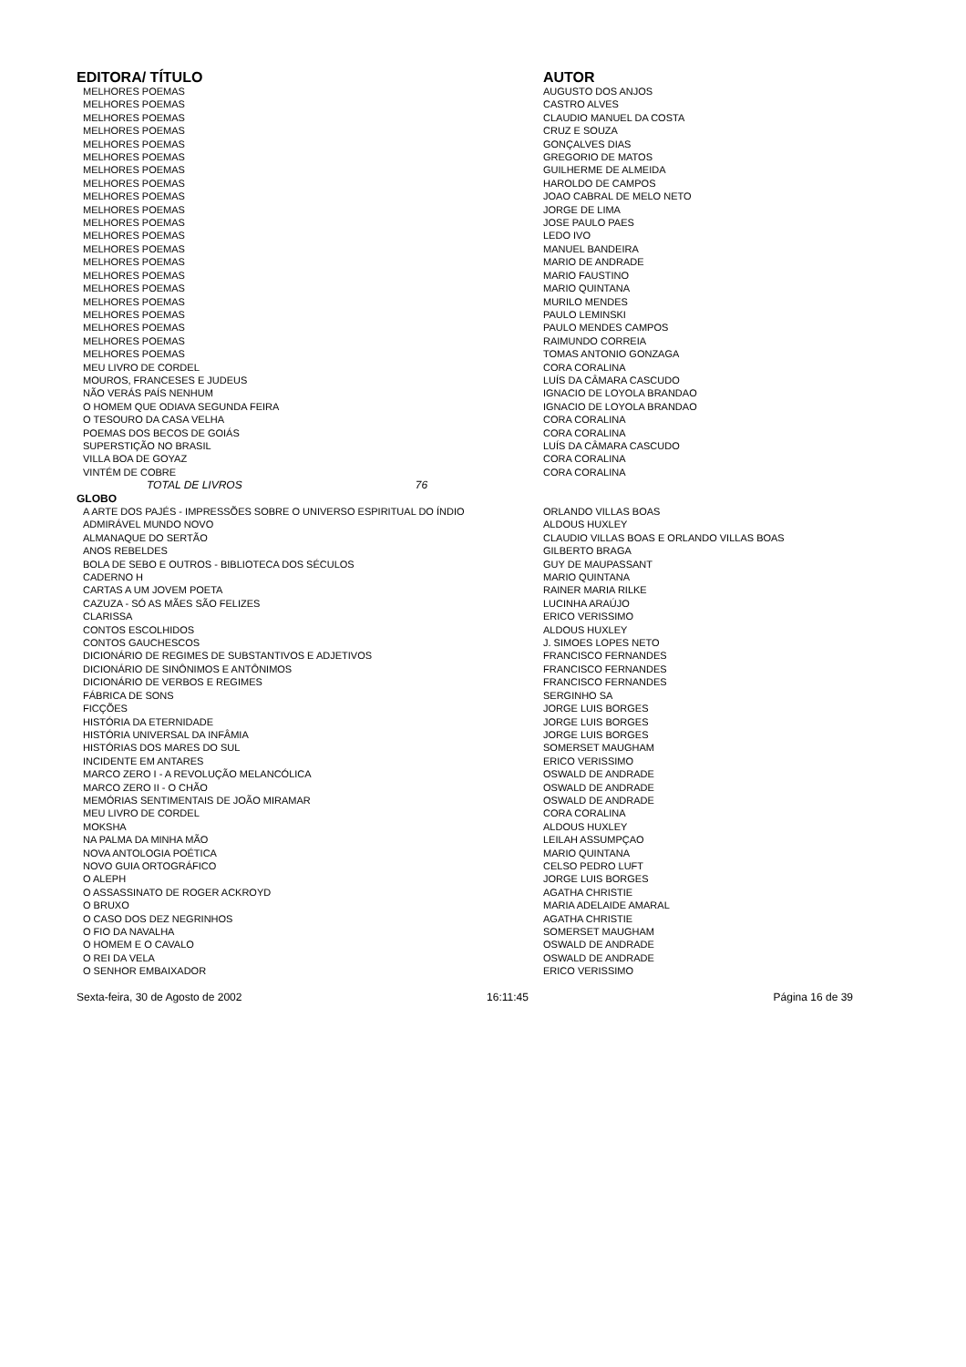| EDITORA/ TÍTULO | AUTOR |
| --- | --- |
| MELHORES POEMAS | AUGUSTO DOS ANJOS |
| MELHORES POEMAS | CASTRO ALVES |
| MELHORES POEMAS | CLAUDIO MANUEL DA COSTA |
| MELHORES POEMAS | CRUZ E SOUZA |
| MELHORES POEMAS | GONÇALVES DIAS |
| MELHORES POEMAS | GREGORIO DE MATOS |
| MELHORES POEMAS | GUILHERME DE ALMEIDA |
| MELHORES POEMAS | HAROLDO DE CAMPOS |
| MELHORES POEMAS | JOAO CABRAL DE MELO NETO |
| MELHORES POEMAS | JORGE DE LIMA |
| MELHORES POEMAS | JOSE PAULO PAES |
| MELHORES POEMAS | LEDO IVO |
| MELHORES POEMAS | MANUEL BANDEIRA |
| MELHORES POEMAS | MARIO DE ANDRADE |
| MELHORES POEMAS | MARIO FAUSTINO |
| MELHORES POEMAS | MARIO QUINTANA |
| MELHORES POEMAS | MURILO MENDES |
| MELHORES POEMAS | PAULO LEMINSKI |
| MELHORES POEMAS | PAULO MENDES CAMPOS |
| MELHORES POEMAS | RAIMUNDO CORREIA |
| MELHORES POEMAS | TOMAS ANTONIO GONZAGA |
| MEU LIVRO DE CORDEL | CORA CORALINA |
| MOUROS, FRANCESES E JUDEUS | LUÍS DA CÂMARA CASCUDO |
| NÃO VERÁS PAÍS NENHUM | IGNACIO DE LOYOLA BRANDAO |
| O HOMEM QUE ODIAVA SEGUNDA FEIRA | IGNACIO DE LOYOLA BRANDAO |
| O TESOURO DA CASA VELHA | CORA CORALINA |
| POEMAS DOS BECOS DE GOIÁS | CORA CORALINA |
| SUPERSTIÇÃO NO BRASIL | LUÍS DA CÂMARA CASCUDO |
| VILLA BOA DE GOYAZ | CORA CORALINA |
| VINTÉM DE COBRE | CORA CORALINA |
| TOTAL DE LIVROS 76 | |
| GLOBO | |
| A ARTE DOS PAJÉS - IMPRESSÕES SOBRE O UNIVERSO ESPIRITUAL DO ÍNDIO | ORLANDO VILLAS BOAS |
| ADMIRÁVEL MUNDO NOVO | ALDOUS HUXLEY |
| ALMANAQUE DO SERTÃO | CLAUDIO VILLAS BOAS E ORLANDO VILLAS BOAS |
| ANOS REBELDES | GILBERTO BRAGA |
| BOLA DE SEBO E OUTROS - BIBLIOTECA DOS SÉCULOS | GUY DE MAUPASSANT |
| CADERNO H | MARIO QUINTANA |
| CARTAS A UM JOVEM POETA | RAINER MARIA RILKE |
| CAZUZA - SÓ AS MÃES SÃO FELIZES | LUCINHA ARAÚJO |
| CLARISSA | ERICO VERISSIMO |
| CONTOS ESCOLHIDOS | ALDOUS HUXLEY |
| CONTOS GAUCHESCOS | J. SIMOES LOPES NETO |
| DICIONÁRIO DE REGIMES DE SUBSTANTIVOS E ADJETIVOS | FRANCISCO FERNANDES |
| DICIONÁRIO DE SINÔNIMOS E ANTÔNIMOS | FRANCISCO FERNANDES |
| DICIONÁRIO DE VERBOS E REGIMES | FRANCISCO FERNANDES |
| FÁBRICA DE SONS | SERGINHO SA |
| FICÇÕES | JORGE LUIS BORGES |
| HISTÓRIA DA ETERNIDADE | JORGE LUIS BORGES |
| HISTÓRIA UNIVERSAL DA INFÂMIA | JORGE LUIS BORGES |
| HISTÓRIAS DOS MARES DO SUL | SOMERSET MAUGHAM |
| INCIDENTE EM ANTARES | ERICO VERISSIMO |
| MARCO ZERO I - A REVOLUÇÃO MELANCÓLICA | OSWALD DE ANDRADE |
| MARCO ZERO II - O CHÃO | OSWALD DE ANDRADE |
| MEMÓRIAS SENTIMENTAIS DE JOÃO MIRAMAR | OSWALD DE ANDRADE |
| MEU LIVRO DE CORDEL | CORA CORALINA |
| MOKSHA | ALDOUS HUXLEY |
| NA PALMA DA MINHA MÃO | LEILAH ASSUMPÇAO |
| NOVA ANTOLOGIA POÉTICA | MARIO QUINTANA |
| NOVO GUIA ORTOGRÁFICO | CELSO PEDRO LUFT |
| O ALEPH | JORGE LUIS BORGES |
| O ASSASSINATO DE ROGER ACKROYD | AGATHA CHRISTIE |
| O BRUXO | MARIA ADELAIDE AMARAL |
| O CASO DOS DEZ NEGRINHOS | AGATHA CHRISTIE |
| O FIO DA NAVALHA | SOMERSET MAUGHAM |
| O HOMEM E O CAVALO | OSWALD DE ANDRADE |
| O REI DA VELA | OSWALD DE ANDRADE |
| O SENHOR EMBAIXADOR | ERICO VERISSIMO |
Sexta-feira, 30 de Agosto de 2002 16:11:45 Página 16 de 39